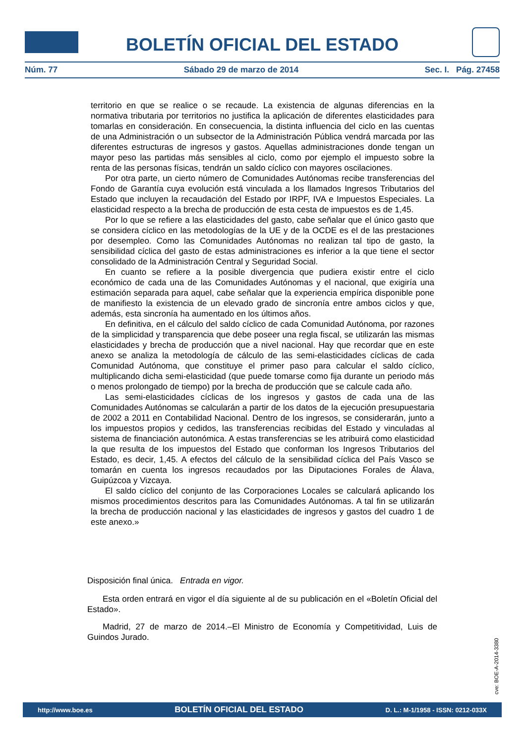BOLETÍN OFICIAL DEL ESTADO
Núm. 77 Sábado 29 de marzo de 2014 Sec. I. Pág. 27458
territorio en que se realice o se recaude. La existencia de algunas diferencias en la normativa tributaria por territorios no justifica la aplicación de diferentes elasticidades para tomarlas en consideración. En consecuencia, la distinta influencia del ciclo en las cuentas de una Administración o un subsector de la Administración Pública vendrá marcada por las diferentes estructuras de ingresos y gastos. Aquellas administraciones donde tengan un mayor peso las partidas más sensibles al ciclo, como por ejemplo el impuesto sobre la renta de las personas físicas, tendrán un saldo cíclico con mayores oscilaciones.
Por otra parte, un cierto número de Comunidades Autónomas recibe transferencias del Fondo de Garantía cuya evolución está vinculada a los llamados Ingresos Tributarios del Estado que incluyen la recaudación del Estado por IRPF, IVA e Impuestos Especiales. La elasticidad respecto a la brecha de producción de esta cesta de impuestos es de 1,45.
Por lo que se refiere a las elasticidades del gasto, cabe señalar que el único gasto que se considera cíclico en las metodologías de la UE y de la OCDE es el de las prestaciones por desempleo. Como las Comunidades Autónomas no realizan tal tipo de gasto, la sensibilidad cíclica del gasto de estas administraciones es inferior a la que tiene el sector consolidado de la Administración Central y Seguridad Social.
En cuanto se refiere a la posible divergencia que pudiera existir entre el ciclo económico de cada una de las Comunidades Autónomas y el nacional, que exigiría una estimación separada para aquel, cabe señalar que la experiencia empírica disponible pone de manifiesto la existencia de un elevado grado de sincronía entre ambos ciclos y que, además, esta sincronía ha aumentado en los últimos años.
En definitiva, en el cálculo del saldo cíclico de cada Comunidad Autónoma, por razones de la simplicidad y transparencia que debe poseer una regla fiscal, se utilizarán las mismas elasticidades y brecha de producción que a nivel nacional. Hay que recordar que en este anexo se analiza la metodología de cálculo de las semi-elasticidades cíclicas de cada Comunidad Autónoma, que constituye el primer paso para calcular el saldo cíclico, multiplicando dicha semi-elasticidad (que puede tomarse como fija durante un periodo más o menos prolongado de tiempo) por la brecha de producción que se calcule cada año.
Las semi-elasticidades cíclicas de los ingresos y gastos de cada una de las Comunidades Autónomas se calcularán a partir de los datos de la ejecución presupuestaria de 2002 a 2011 en Contabilidad Nacional. Dentro de los ingresos, se considerarán, junto a los impuestos propios y cedidos, las transferencias recibidas del Estado y vinculadas al sistema de financiación autonómica. A estas transferencias se les atribuirá como elasticidad la que resulta de los impuestos del Estado que conforman los Ingresos Tributarios del Estado, es decir, 1,45. A efectos del cálculo de la sensibilidad cíclica del País Vasco se tomarán en cuenta los ingresos recaudados por las Diputaciones Forales de Álava, Guipúzcoa y Vizcaya.
El saldo cíclico del conjunto de las Corporaciones Locales se calculará aplicando los mismos procedimientos descritos para las Comunidades Autónomas. A tal fin se utilizarán la brecha de producción nacional y las elasticidades de ingresos y gastos del cuadro 1 de este anexo.»
Disposición final única. Entrada en vigor.
Esta orden entrará en vigor el día siguiente al de su publicación en el «Boletín Oficial del Estado».
Madrid, 27 de marzo de 2014.–El Ministro de Economía y Competitividad, Luis de Guindos Jurado.
cve: BOE-A-2014-3380
http://www.boe.es BOLETÍN OFICIAL DEL ESTADO D. L.: M-1/1958 - ISSN: 0212-033X